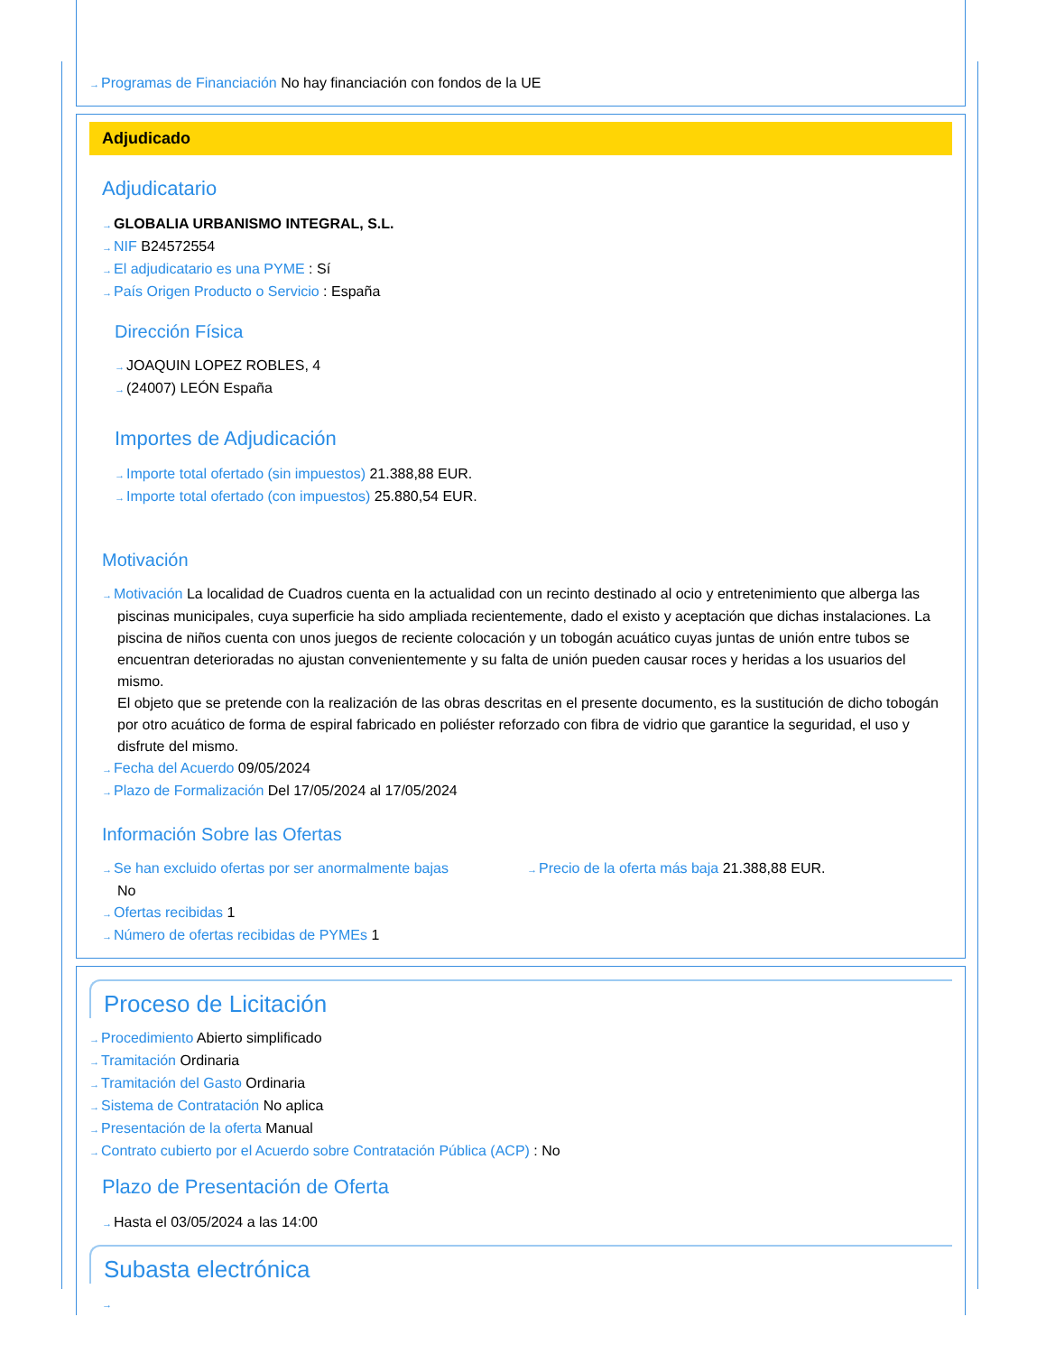→Programas de Financiación No hay financiación con fondos de la UE
Adjudicado
Adjudicatario
→GLOBALIA URBANISMO INTEGRAL, S.L.
→NIF B24572554
→El adjudicatario es una PYME : Sí
→País Origen Producto o Servicio : España
Dirección Física
→JOAQUIN LOPEZ ROBLES, 4
→(24007) LEÓN España
Importes de Adjudicación
→Importe total ofertado (sin impuestos) 21.388,88 EUR.
→Importe total ofertado (con impuestos) 25.880,54 EUR.
Motivación
→Motivación La localidad de Cuadros cuenta en la actualidad con un recinto destinado al ocio y entretenimiento que alberga las piscinas municipales, cuya superficie ha sido ampliada recientemente, dado el existo y aceptación que dichas instalaciones. La piscina de niños cuenta con unos juegos de reciente colocación y un tobogán acuático cuyas juntas de unión entre tubos se encuentran deterioradas no ajustan convenientemente y su falta de unión pueden causar roces y heridas a los usuarios del mismo.
El objeto que se pretende con la realización de las obras descritas en el presente documento, es la sustitución de dicho tobogán por otro acuático de forma de espiral fabricado en poliéster reforzado con fibra de vidrio que garantice la seguridad, el uso y disfrute del mismo.
→Fecha del Acuerdo 09/05/2024
→Plazo de Formalización Del 17/05/2024 al 17/05/2024
Información Sobre las Ofertas
→Se han excluido ofertas por ser anormalmente bajas
No
→Precio de la oferta más baja 21.388,88 EUR.
→Ofertas recibidas 1
→Número de ofertas recibidas de PYMEs 1
Proceso de Licitación
→Procedimiento Abierto simplificado
→Tramitación Ordinaria
→Tramitación del Gasto Ordinaria
→Sistema de Contratación No aplica
→Presentación de la oferta Manual
→Contrato cubierto por el Acuerdo sobre Contratación Pública (ACP) : No
Plazo de Presentación de Oferta
→Hasta el 03/05/2024 a las 14:00
Subasta electrónica
→